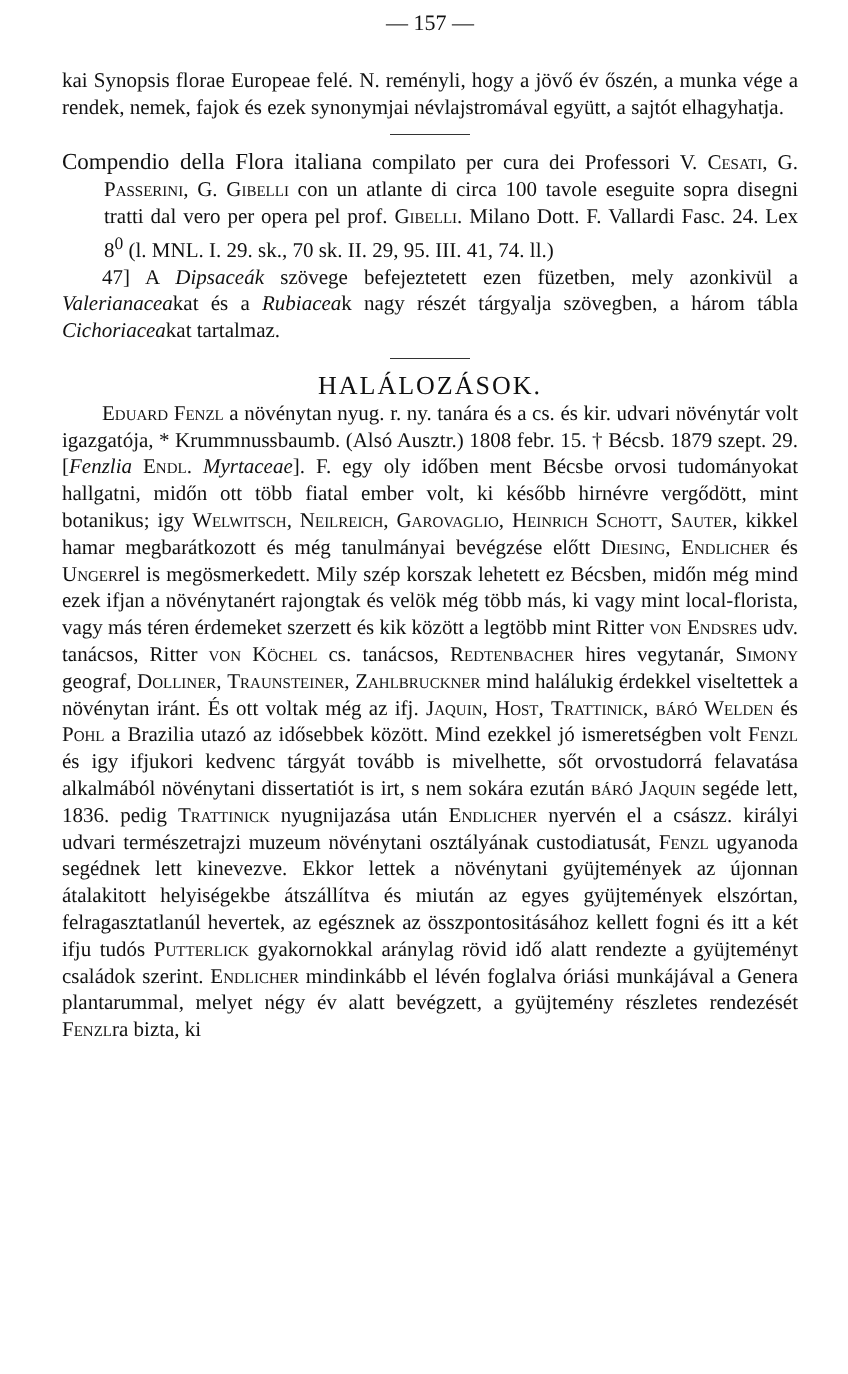— 157 —
kai Synopsis florae Europeae felé. N. reményli, hogy a jövő év őszén, a munka vége a rendek, nemek, fajok és ezek synonymjai névlajstromával együtt, a sajtót elhagyhatja.
Compendio della Flora italiana compilato per cura dei Professori V. Cesati, G. Passerini, G. Gibelli con un atlante di circa 100 tavole eseguite sopra disegni tratti dal vero per opera pel prof. Gibelli. Milano Dott. F. Vallardi Fasc. 24. Lex 8<sup>0</sup> (l. MNL. I. 29. sk., 70 sk. II. 29, 95. III. 41, 74. ll.)
47] A Dipsaceák szövege befejeztetett ezen füzetben, mely azonkivül a Valerianaceakat és a Rubiaceak nagy részét tárgyalja szövegben, a három tábla Cichoriaceakat tartalmaz.
HALÁLOZÁSOK.
Eduard Fenzl a növénytan nyug. r. ny. tanára és a cs. és kir. udvari növénytár volt igazgatója, * Krummnussbaumb. (Alsó Ausztr.) 1808 febr. 15. † Bécsb. 1879 szept. 29. [Fenzlia Endl. Myrtaceae]. F. egy oly időben ment Bécsbe orvosi tudományokat hallgatni, midőn ott több fiatal ember volt, ki később hirnévre vergődött, mint botanikus; igy Welwitsch, Neilreich, Garovaglio, Heinrich Schott, Sauter, kikkel hamar megbarátkozott és még tanulmányai bevégzése előtt Diesing, Endlicher és Ungerrel is megösmerkedett. Mily szép korszak lehetett ez Bécsben, midőn még mind ezek ifjan a növénytanért rajongtak és velök még több más, ki vagy mint local-florista, vagy más téren érdemeket szerzett és kik között a legtöbb mint Ritter von Endsres udv. tanácsos, Ritter von Köchel cs. tanácsos, Redtenbacher hires vegytanár, Simony geograf, Dolliner, Traunsteiner, Zahlbruckner mind halálukig érdekkel viseltettek a növénytan iránt. És ott voltak még az ifj. Jaquin, Host, Trattinick, báró Welden és Pohl a Brazilia utazó az idősebbek között. Mind ezekkel jó ismeretségben volt Fenzl és igy ifjukori kedvenc tárgyát tovább is mivelhette, sőt orvostudorrá felavatása alkalmából növénytani dissertatiót is irt, s nem sokára ezután báró Jaquin segéde lett, 1836. pedig Trattinick nyugnijazása után Endlicher nyervén el a császz. királyi udvari természetrajzi muzeum növénytani osztályának custodiatusát, Fenzl ugyanoda segédnek lett kinevezve. Ekkor lettek a növénytani gyüjtemények az újonnan átalakitott helyiségekbe átszállítva és miután az egyes gyüjtemények elszórtan, felragasztatlanúl hevertek, az egésznek az összpontositásához kellett fogni és itt a két ifju tudós Putterlick gyakornokkal aránylag rövid idő alatt rendezte a gyüjteményt családok szerint. Endlicher mindinkább el lévén foglalva óriási munkájával a Genera plantarummal, melyet négy év alatt bevégzett, a gyüjtemény részletes rendezését Fenzlra bizta, ki